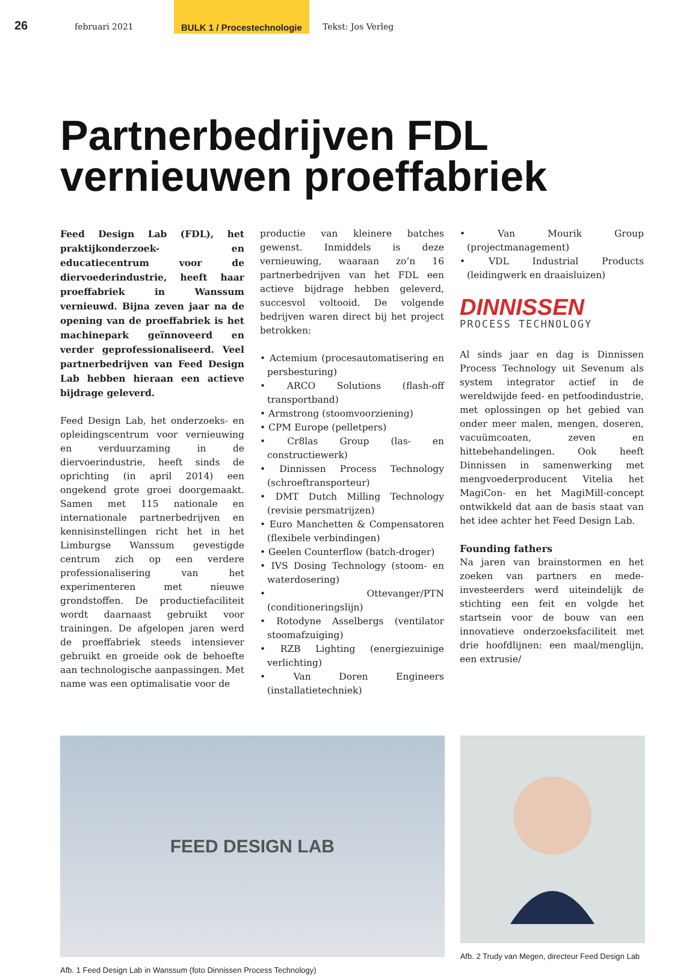26
februari 2021
BULK 1 / Procestechnologie
Tekst: Jos Verleg
Partnerbedrijven FDL
vernieuwen proeffabriek
Feed Design Lab (FDL), het praktijkonderzoek- en educatiecentrum voor de diervoederindustrie, heeft haar proeffabriek in Wanssum vernieuwd. Bijna zeven jaar na de opening van de proeffabriek is het machinepark geïnnoveerd en verder geprofessionaliseerd. Veel partnerbedrijven van Feed Design Lab hebben hieraan een actieve bijdrage geleverd.
Feed Design Lab, het onderzoeks- en opleidingscentrum voor vernieuwing en verduurzaming in de diervoerindustrie, heeft sinds de oprichting (in april 2014) een ongekend grote groei doorgemaakt. Samen met 115 nationale en internationale partnerbedrijven en kennisinstellingen richt het in het Limburgse Wanssum gevestigde centrum zich op een verdere professionalisering van het experimenteren met nieuwe grondstoffen. De productiefaciliteit wordt daarnaast gebruikt voor trainingen. De afgelopen jaren werd de proeffabriek steeds intensiever gebruikt en groeide ook de behoefte aan technologische aanpassingen. Met name was een optimalisatie voor de
productie van kleinere batches gewenst. Inmiddels is deze vernieuwing, waaraan zo’n 16 partnerbedrijven van het FDL een actieve bijdrage hebben geleverd, succesvol voltooid. De volgende bedrijven waren direct bij het project betrokken:
• Actemium (procesautomatisering en persbesturing)
• ARCO Solutions (flash-off transportband)
• Armstrong (stoomvoorziening)
• CPM Europe (pelletpers)
• Cr8las Group (las- en constructiewerk)
• Dinnissen Process Technology (schroeftransporteur)
• DMT Dutch Milling Technology (revisie persmatrijzen)
• Euro Manchetten & Compensatoren (flexibele verbindingen)
• Geelen Counterflow (batch-droger)
• IVS Dosing Technology (stoom- en waterdosering)
• Ottevanger/PTN (conditioneringslijn)
• Rotodyne Asselbergs (ventilator stoomafzuiging)
• RZB Lighting (energiezuinige verlichting)
• Van Doren Engineers (installatietechniek)
• Van Mourik Group (projectmanagement)
• VDL Industrial Products (leidingwerk en draaisluizen)
DINNISSEN
PROCESS TECHNOLOGY
Al sinds jaar en dag is Dinnissen Process Technology uit Sevenum als system integrator actief in de wereldwijde feed- en petfoodindustrie, met oplossingen op het gebied van onder meer malen, mengen, doseren, vacuümcoaten, zeven en hittebehandelingen. Ook heeft Dinnissen in samenwerking met mengvoederproducent Vitelia het MagiCon- en het MagiMill-concept ontwikkeld dat aan de basis staat van het idee achter het Feed Design Lab.
Founding fathers
Na jaren van brainstormen en het zoeken van partners en mede-investeerders werd uiteindelijk de stichting een feit en volgde het startsein voor de bouw van een innovatieve onderzoeksfaciliteit met drie hoofdlijnen: een maal/menglijn, een extrusie/
FEED DESIGN LAB
Afb. 1 Feed Design Lab in Wanssum (foto Dinnissen Process Technology)
Afb. 2 Trudy van Megen, directeur Feed Design Lab